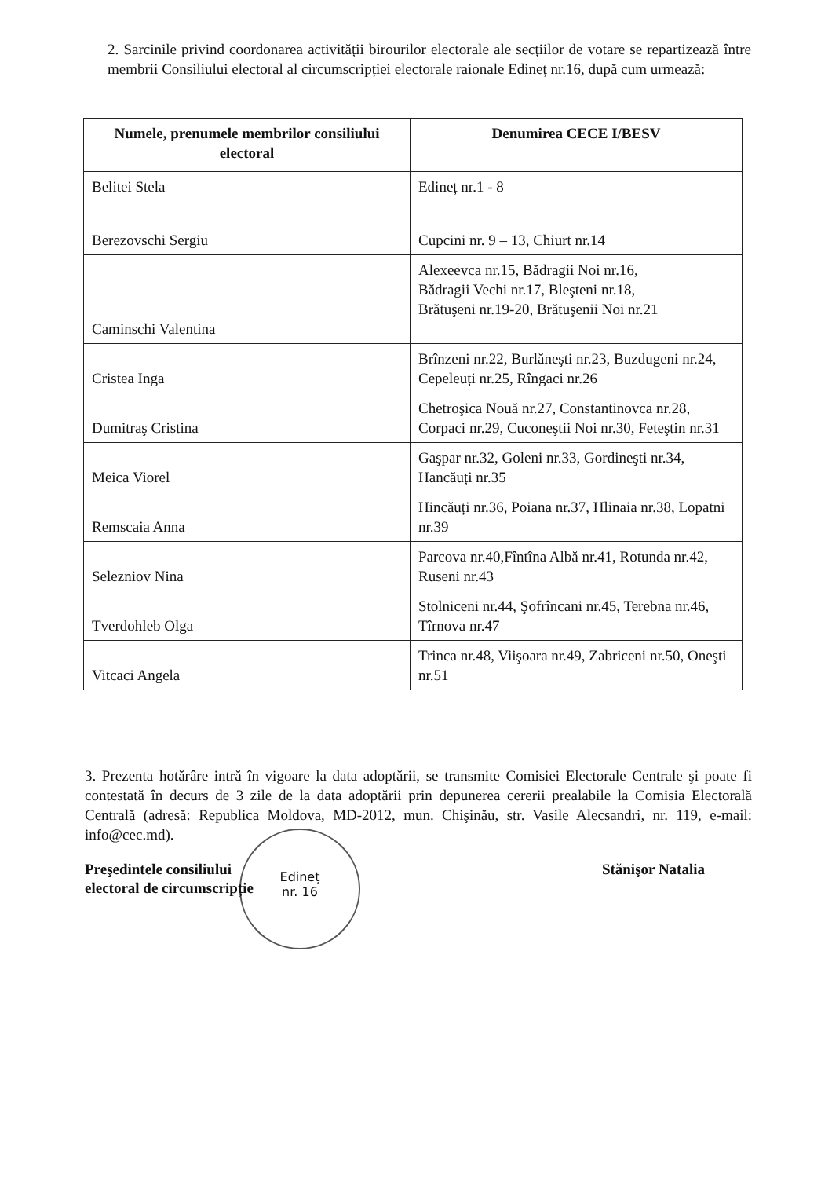2. Sarcinile privind coordonarea activității birourilor electorale ale secțiilor de votare se repartizează între membrii Consiliului electoral al circumscripției electorale raionale Edineț nr.16, după cum urmează:
| Numele, prenumele membrilor consiliului electoral | Denumirea CECE I/BESV |
| --- | --- |
| Belitei Stela | Edineț nr.1 - 8 |
| Berezovschi Sergiu | Cupcini nr. 9 – 13, Chiurt nr.14 |
| Caminschi Valentina | Alexeevca nr.15, Bădragii Noi nr.16, Bădragii Vechi nr.17, Bleşteni nr.18, Brătuşeni nr.19-20, Brătuşenii Noi nr.21 |
| Cristea Inga | Brînzeni nr.22, Burlăneşti nr.23, Buzdugeni nr.24, Cepeleuți nr.25, Rîngaci nr.26 |
| Dumitraş Cristina | Chetroşica Nouă nr.27, Constantinovca nr.28, Corpaci nr.29, Cuconeştii Noi nr.30, Feteştin nr.31 |
| Meica Viorel | Gaşpar nr.32, Goleni nr.33, Gordineşti nr.34, Hancăuți nr.35 |
| Remscaia Anna | Hincăuți nr.36, Poiana nr.37, Hlinaia nr.38, Lopatni nr.39 |
| Selezniov Nina | Parcova nr.40,Fîntîna Albă nr.41, Rotunda nr.42, Ruseni nr.43 |
| Tverdohleb Olga | Stolniceni nr.44, Şofrîncani nr.45, Terebna nr.46, Tîrnova nr.47 |
| Vitcaci Angela | Trinca nr.48, Viişoara nr.49, Zabriceni nr.50, Oneşti nr.51 |
3. Prezenta hotărâre intră în vigoare la data adoptării, se transmite Comisiei Electorale Centrale şi poate fi contestată în decurs de 3 zile de la data adoptării prin depunerea cererii prealabile la Comisia Electorală Centrală (adresă: Republica Moldova, MD-2012, mun. Chişinău, str. Vasile Alecsandri, nr. 119, e-mail: info@cec.md).
Edineț
nr. 16
Preşedintele consiliului
electoral de circumscripție
Stănişor Natalia